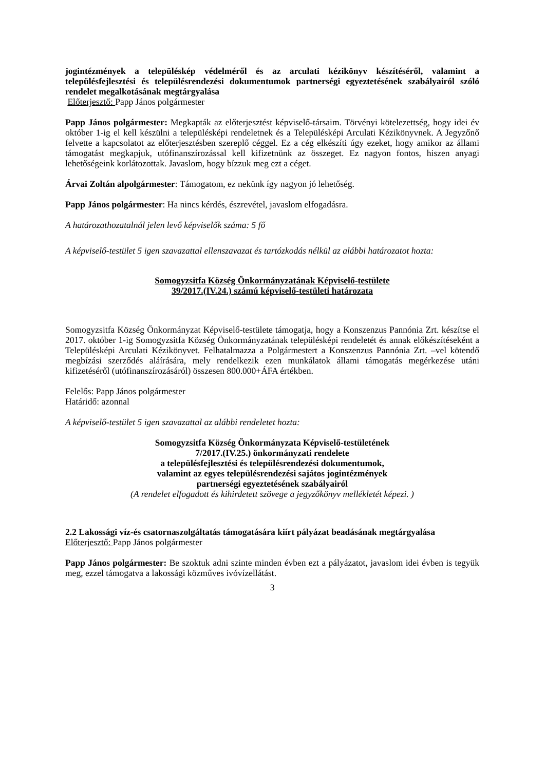jogintézmények a településkép védelméről és az arculati kézikönyv készítéséről, valamint a településfejlesztési és településrendezési dokumentumok partnerségi egyeztetésének szabályairól szóló rendelet megalkotásának megtárgyalása
Előterjesztő: Papp János polgármester
Papp János polgármester: Megkapták az előterjesztést képviselő-társaim. Törvényi kötelezettség, hogy idei év október 1-ig el kell készülni a településképi rendeletnek és a Településképi Arculati Kézikönyvnek. A Jegyzőnő felvette a kapcsolatot az előterjesztésben szereplő céggel. Ez a cég elkészíti úgy ezeket, hogy amikor az állami támogatást megkapjuk, utófinanszírozással kell kifizetnünk az összeget. Ez nagyon fontos, hiszen anyagi lehetőségeink korlátozottak. Javaslom, hogy bízzuk meg ezt a céget.
Árvai Zoltán alpolgármester: Támogatom, ez nekünk így nagyon jó lehetőség.
Papp János polgármester: Ha nincs kérdés, észrevétel, javaslom elfogadásra.
A határozathozatalnál jelen levő képviselők száma: 5 fő
A képviselő-testület 5 igen szavazattal ellenszavazat és tartózkodás nélkül az alábbi határozatot hozta:
Somogyzsitfa Község Önkormányzatának Képviselő-testülete
39/2017.(IV.24.) számú képviselő-testületi határozata
Somogyzsitfa Község Önkormányzat Képviselő-testülete támogatja, hogy a Konszenzus Pannónia Zrt. készítse el 2017. október 1-ig Somogyzsitfa Község Önkormányzatának településképi rendeletét és annak előkészítéseként a Településképi Arculati Kézikönyvet. Felhatalmazza a Polgármestert a Konszenzus Pannónia Zrt. –vel kötendő megbízási szerződés aláírására, mely rendelkezik ezen munkálatok állami támogatás megérkezése utáni kifizetéséről (utófinanszírozásáról) összesen 800.000+ÁFA értékben.
Felelős: Papp János polgármester
Határidő: azonnal
A képviselő-testület 5 igen szavazattal az alábbi rendeletet hozta:
Somogyzsitfa Község Önkormányzata Képviselő-testületének
7/2017.(IV.25.) önkormányzati rendelete
a településfejlesztési és településrendezési dokumentumok,
valamint az egyes településrendezési sajátos jogintézmények
partnerségi egyeztetésének szabályairól
(A rendelet elfogadott és kihirdetett szövege a jegyzőkönyv mellékletét képezi. )
2.2 Lakossági víz-és csatornaszolgáltatás támogatására kiírt pályázat beadásának megtárgyalása
Előterjesztő: Papp János polgármester
Papp János polgármester: Be szoktuk adni szinte minden évben ezt a pályázatot, javaslom idei évben is tegyük meg, ezzel támogatva a lakossági közműves ivóvízellátást.
3